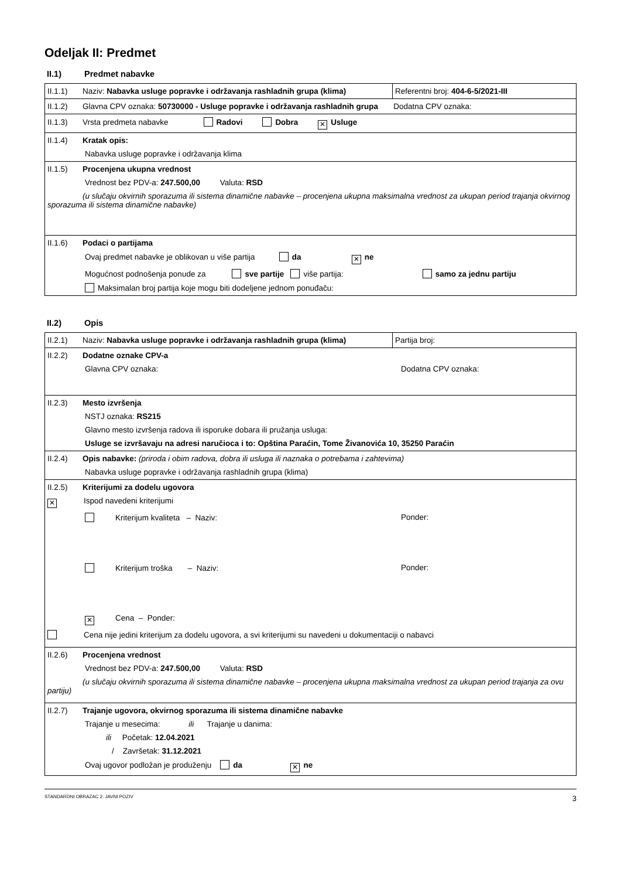Odeljak II: Predmet
II.1) Predmet nabavke
| II.1.1) Naziv: Nabavka usluge popravke i održavanja rashladnih grupa (klima) | Referentni broj: 404-6-5/2021-III |
| II.1.2) Glavna CPV oznaka: 50730000 - Usluge popravke i održavanja rashladnih grupa Dodatna CPV oznaka: | |
| II.1.3) Vrsta predmeta nabavke Radovi Dobra ✕ Usluge | |
| II.1.4) Kratak opis: Nabavka usluge popravke i održavanja klima | |
| II.1.5) Procenjena ukupna vrednost Vrednost bez PDV-a: 247.500,00 Valuta: RSD (u slučaju okvirnih sporazuma ili sistema dinamične nabavke – procenjena ukupna maksimalna vrednost za ukupan period trajanja okvirnog sporazuma ili sistema dinamične nabavke) | |
| II.1.6) Podaci o partijama Ovaj predmet nabavke je oblikovan u više partija da ✕ ne Mogućnost podnošenja ponude za sve partije više partija: samo za jednu partiju Maksimalan broj partija koje mogu biti dodeljene jednom ponuđaču: | |
II.2) Opis
| II.2.1) Naziv: Nabavka usluge popravke i održavanja rashladnih grupa (klima) | Partija broj: |
| II.2.2) Dodatne oznake CPV-a Glavna CPV oznaka: Dodatna CPV oznaka: | |
| II.2.3) Mesto izvršenja NSTJ oznaka: RS215 Glavno mesto izvršenja radova ili isporuke dobara ili pružanja usluga: Usluge se izvršavaju na adresi naručioca i to: Opština Paraćin, Tome Živanovića 10, 35250 Paraćin | |
| II.2.4) Opis nabavke: (priroda i obim radova, dobra ili usluga ili naznaka o potrebama i zahtevima) Nabavka usluge popravke i održavanja rashladnih grupa (klima) | |
| II.2.5) Kriterijumi za dodelu ugovora ✕ Ispod navedeni kriterijumi Kriterijum kvaliteta – Naziv: Ponder: Kriterijum troška – Naziv: Ponder: ✕ Cena – Ponder: Cena nije jedini kriterijum za dodelu ugovora, a svi kriterijumi su navedeni u dokumentaciji o nabavci | |
| II.2.6) Procenjena vrednost Vrednost bez PDV-a: 247.500,00 Valuta: RSD (u slučaju okvirnih sporazuma ili sistema dinamične nabavke – procenjena ukupna maksimalna vrednost za ukupan period trajanja za ovu partiju) | |
| II.2.7) Trajanje ugovora, okvirnog sporazuma ili sistema dinamične nabavke Trajanje u mesecima: ili Trajanje u danima: ili Početak: 12.04.2021 / Završetak: 31.12.2021 Ovaj ugovor podložan je produženju da ✕ ne | |
STANDARDNI OBRAZAC 2: JAVNI POZIV 3